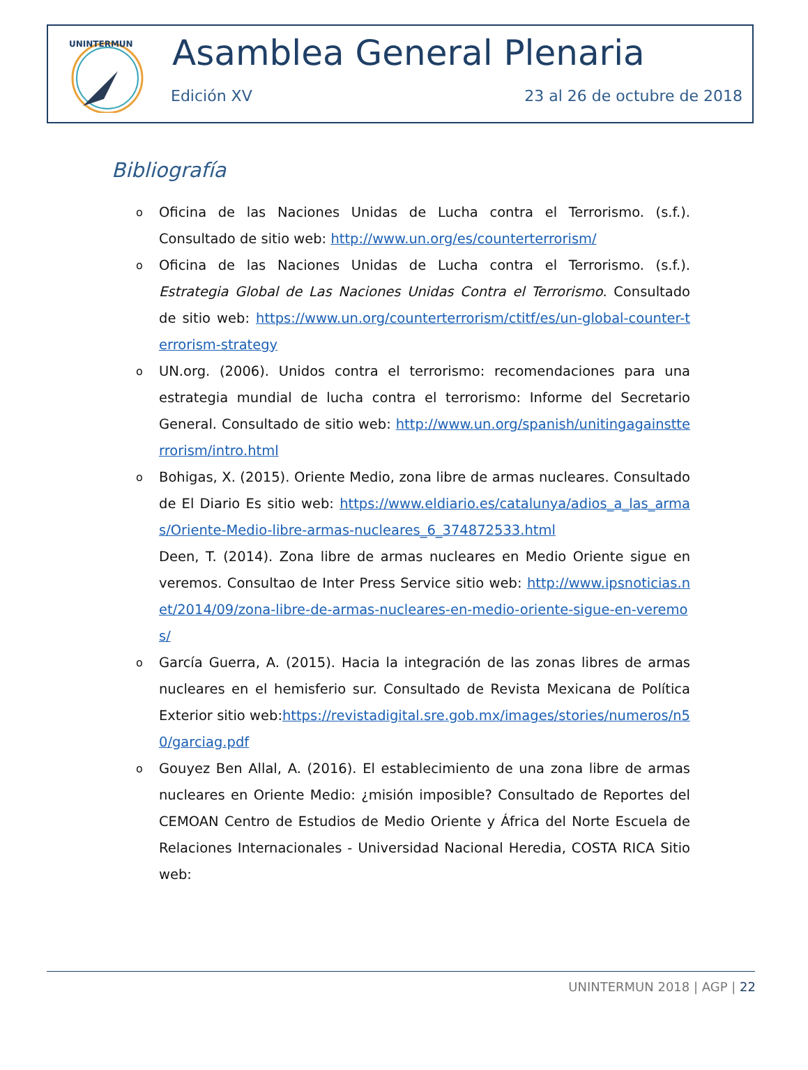UNINTERMUN
Asamblea General Plenaria
Edición XV 23 al 26 de octubre de 2018
Bibliografía
o Oficina de las Naciones Unidas de Lucha contra el Terrorismo. (s.f.). Consultado de sitio web: http://www.un.org/es/counterterrorism/
o Oficina de las Naciones Unidas de Lucha contra el Terrorismo. (s.f.). Estrategia Global de Las Naciones Unidas Contra el Terrorismo. Consultado de sitio web: https://www.un.org/counterterrorism/ctitf/es/un-global-counter-terrorism-strategy
o UN.org. (2006). Unidos contra el terrorismo: recomendaciones para una estrategia mundial de lucha contra el terrorismo: Informe del Secretario General. Consultado de sitio web: http://www.un.org/spanish/unitingagainstterrorism/intro.html
o Bohigas, X. (2015). Oriente Medio, zona libre de armas nucleares. Consultado de El Diario Es sitio web: https://www.eldiario.es/catalunya/adios_a_las_armas/Oriente-Medio-libre-armas-nucleares_6_374872533.html
Deen, T. (2014). Zona libre de armas nucleares en Medio Oriente sigue en veremos. Consultao de Inter Press Service sitio web: http://www.ipsnoticias.net/2014/09/zona-libre-de-armas-nucleares-en-medio-oriente-sigue-en-veremos/
o García Guerra, A. (2015). Hacia la integración de las zonas libres de armas nucleares en el hemisferio sur. Consultado de Revista Mexicana de Política Exterior sitio web:https://revistadigital.sre.gob.mx/images/stories/numeros/n50/garciag.pdf
o Gouyez Ben Allal, A. (2016). El establecimiento de una zona libre de armas nucleares en Oriente Medio: ¿misión imposible? Consultado de Reportes del CEMOAN Centro de Estudios de Medio Oriente y África del Norte Escuela de Relaciones Internacionales - Universidad Nacional Heredia, COSTA RICA Sitio web:
UNINTERMUN 2018 | AGP | 22